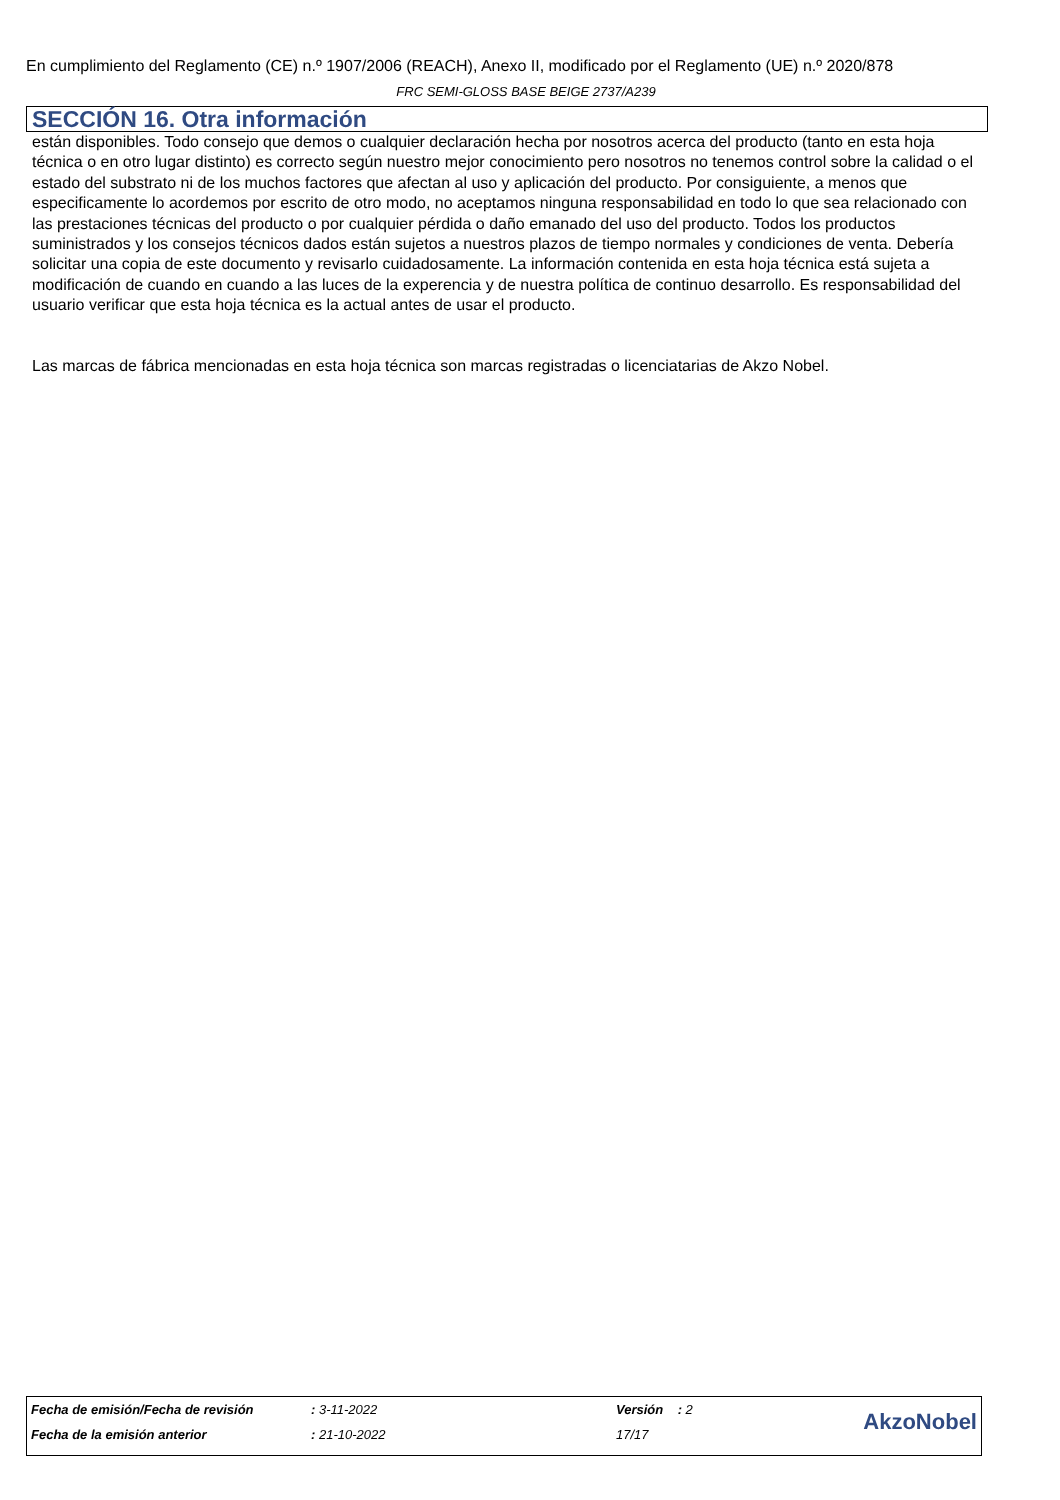En cumplimiento del Reglamento (CE) n.º 1907/2006 (REACH), Anexo II, modificado por el Reglamento (UE) n.º 2020/878
FRC SEMI-GLOSS BASE BEIGE 2737/A239
SECCIÓN 16. Otra información
están disponibles. Todo consejo que demos o cualquier declaración hecha por nosotros acerca del producto (tanto en esta hoja técnica o en otro lugar distinto) es correcto según nuestro mejor conocimiento pero nosotros no tenemos control sobre la calidad o el estado del substrato ni de los muchos factores que afectan al uso y aplicación del producto. Por consiguiente, a menos que especificamente lo acordemos por escrito de otro modo, no aceptamos ninguna responsabilidad en todo lo que sea relacionado con las prestaciones técnicas del producto o por cualquier pérdida o daño emanado del uso del producto. Todos los productos suministrados y los consejos técnicos dados están sujetos a nuestros plazos de tiempo normales y condiciones de venta. Debería solicitar una copia de este documento y revisarlo cuidadosamente. La información contenida en esta hoja técnica está sujeta a modificación de cuando en cuando a las luces de la experencia y de nuestra política de continuo desarrollo. Es responsabilidad del usuario verificar que esta hoja técnica es la actual antes de usar el producto.
Las marcas de fábrica mencionadas en esta hoja técnica son marcas registradas o licenciatarias de Akzo Nobel.
| Fecha de emisión/Fecha de revisión | : 3-11-2022 | Versión : 2 | AkzoNobel |
| Fecha de la emisión anterior | : 21-10-2022 | 17/17 | |